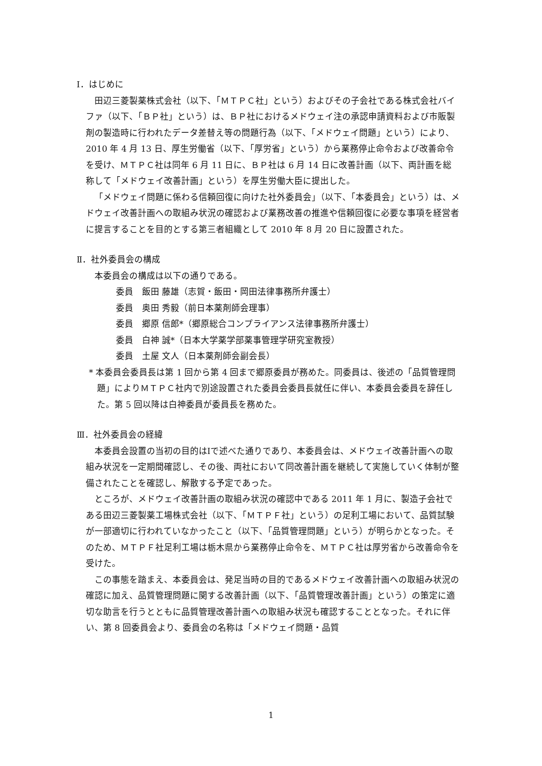Ⅰ．はじめに
田辺三菱製薬株式会社（以下、「ＭＴＰＣ社」という）およびその子会社である株式会社バイファ（以下、「ＢＰ社」という）は、ＢＰ社におけるメドウェイ注の承認申請資料および市販製剤の製造時に行われたデータ差替え等の問題行為（以下、「メドウェイ問題」という）により、2010 年 4 月 13 日、厚生労働省（以下、「厚労省」という）から業務停止命令および改善命令を受け、ＭＴＰＣ社は同年 6 月 11 日に、ＢＰ社は 6 月 14 日に改善計画（以下、両計画を総称して「メドウェイ改善計画」という）を厚生労働大臣に提出した。
「メドウェイ問題に係わる信頼回復に向けた社外委員会」（以下、「本委員会」という）は、メドウェイ改善計画への取組み状況の確認および業務改善の推進や信頼回復に必要な事項を経営者に提言することを目的とする第三者組織として 2010 年 8 月 20 日に設置された。
Ⅱ．社外委員会の構成
本委員会の構成は以下の通りである。
委員　飯田 藤雄（志賀・飯田・岡田法律事務所弁護士）
委員　奥田 秀毅（前日本薬剤師会理事）
委員　郷原 信郎*（郷原総合コンプライアンス法律事務所弁護士）
委員　白神 誠*（日本大学薬学部薬事管理学研究室教授）
委員　土屋 文人（日本薬剤師会副会長）
* 本委員会委員長は第 1 回から第 4 回まで郷原委員が務めた。同委員は、後述の「品質管理問題」によりＭＴＰＣ社内で別途設置された委員会委員長就任に伴い、本委員会委員を辞任した。第 5 回以降は白神委員が委員長を務めた。
Ⅲ．社外委員会の経緯
本委員会設置の当初の目的はⅠで述べた通りであり、本委員会は、メドウェイ改善計画への取組み状況を一定期間確認し、その後、両社において同改善計画を継続して実施していく体制が整備されたことを確認し、解散する予定であった。
ところが、メドウェイ改善計画の取組み状況の確認中である 2011 年 1 月に、製造子会社である田辺三菱製薬工場株式会社（以下、「ＭＴＰＦ社」という）の足利工場において、品質試験が一部適切に行われていなかったこと（以下、「品質管理問題」という）が明らかとなった。そのため、ＭＴＰＦ社足利工場は栃木県から業務停止命令を、ＭＴＰＣ社は厚労省から改善命令を受けた。
この事態を踏まえ、本委員会は、発足当時の目的であるメドウェイ改善計画への取組み状況の確認に加え、品質管理問題に関する改善計画（以下、「品質管理改善計画」という）の策定に適切な助言を行うとともに品質管理改善計画への取組み状況も確認することとなった。それに伴い、第 8 回委員会より、委員会の名称は「メドウェイ問題・品質
1